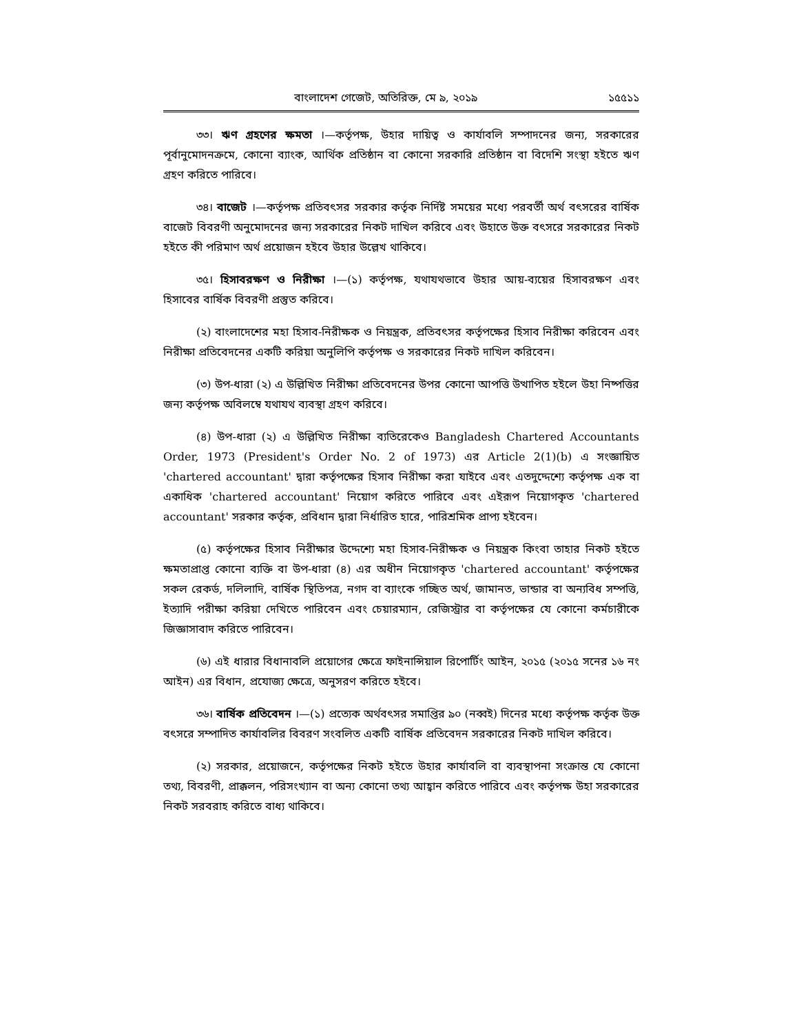বাংলাদেশ গেজেট, অতিরিক্ত, মে ৯, ২০১৯ ১৫৫১১
৩৩। ঋণ গ্রহণের ক্ষমতা ।—কর্তৃপক্ষ, উহার দায়িত্ব ও কার্যাবলি সম্পাদনের জন্য, সরকারের পূর্বানুমোদনক্রমে, কোনো ব্যাংক, আর্থিক প্রতিষ্ঠান বা কোনো সরকারি প্রতিষ্ঠান বা বিদেশি সংস্থা হইতে ঋণ গ্রহণ করিতে পারিবে।
৩৪। বাজেট ।—কর্তৃপক্ষ প্রতিবৎসর সরকার কর্তৃক নির্দিষ্ট সময়ের মধ্যে পরবর্তী অর্থ বৎসরের বার্ষিক বাজেট বিবরণী অনুমোদনের জন্য সরকারের নিকট দাখিল করিবে এবং উহাতে উক্ত বৎসরে সরকারের নিকট হইতে কী পরিমাণ অর্থ প্রয়োজন হইবে উহার উল্লেখ থাকিবে।
৩৫। হিসাবরক্ষণ ও নিরীক্ষা ।—(১) কর্তৃপক্ষ, যথাযথভাবে উহার আয়-ব্যয়ের হিসাবরক্ষণ এবং হিসাবের বার্ষিক বিবরণী প্রস্তুত করিবে।
(২) বাংলাদেশের মহা হিসাব-নিরীক্ষক ও নিয়ন্ত্রক, প্রতিবৎসর কর্তৃপক্ষের হিসাব নিরীক্ষা করিবেন এবং নিরীক্ষা প্রতিবেদনের একটি করিয়া অনুলিপি কর্তৃপক্ষ ও সরকারের নিকট দাখিল করিবেন।
(৩) উপ-ধারা (২) এ উল্লিখিত নিরীক্ষা প্রতিবেদনের উপর কোনো আপত্তি উত্থাপিত হইলে উহা নিষ্পত্তির জন্য কর্তৃপক্ষ অবিলম্বে যথাযথ ব্যবস্থা গ্রহণ করিবে।
(৪) উপ-ধারা (২) এ উল্লিখিত নিরীক্ষা ব্যতিরেকেও Bangladesh Chartered Accountants Order, 1973 (President's Order No. 2 of 1973) এর Article 2(1)(b) এ সংজ্ঞায়িত 'chartered accountant' দ্বারা কর্তৃপক্ষের হিসাব নিরীক্ষা করা যাইবে এবং এতদুদ্দেশ্যে কর্তৃপক্ষ এক বা একাধিক 'chartered accountant' নিয়োগ করিতে পারিবে এবং এইরূপ নিয়োগকৃত 'chartered accountant' সরকার কর্তৃক, প্রবিধান দ্বারা নির্ধারিত হারে, পারিশ্রমিক প্রাপ্য হইবেন।
(৫) কর্তৃপক্ষের হিসাব নিরীক্ষার উদ্দেশ্যে মহা হিসাব-নিরীক্ষক ও নিয়ন্ত্রক কিংবা তাহার নিকট হইতে ক্ষমতাপ্রাপ্ত কোনো ব্যক্তি বা উপ-ধারা (৪) এর অধীন নিয়োগকৃত 'chartered accountant' কর্তৃপক্ষের সকল রেকর্ড, দলিলাদি, বার্ষিক স্থিতিপত্র, নগদ বা ব্যাংকে গচ্ছিত অর্থ, জামানত, ভান্ডার বা অন্যবিধ সম্পত্তি, ইত্যাদি পরীক্ষা করিয়া দেখিতে পারিবেন এবং চেয়ারম্যান, রেজিস্ট্রার বা কর্তৃপক্ষের যে কোনো কর্মচারীকে জিজ্ঞাসাবাদ করিতে পারিবেন।
(৬) এই ধারার বিধানাবলি প্রয়োগের ক্ষেত্রে ফাইনান্সিয়াল রিপোর্টিং আইন, ২০১৫ (২০১৫ সনের ১৬ নং আইন) এর বিধান, প্রযোজ্য ক্ষেত্রে, অনুসরণ করিতে হইবে।
৩৬। বার্ষিক প্রতিবেদন ।—(১) প্রত্যেক অর্থবৎসর সমাপ্তির ৯০ (নব্বই) দিনের মধ্যে কর্তৃপক্ষ কর্তৃক উক্ত বৎসরে সম্পাদিত কার্যাবলির বিবরণ সংবলিত একটি বার্ষিক প্রতিবেদন সরকারের নিকট দাখিল করিবে।
(২) সরকার, প্রয়োজনে, কর্তৃপক্ষের নিকট হইতে উহার কার্যাবলি বা ব্যবস্থাপনা সংক্রান্ত যে কোনো তথ্য, বিবরণী, প্রাক্কলন, পরিসংখ্যান বা অন্য কোনো তথ্য আহ্বান করিতে পারিবে এবং কর্তৃপক্ষ উহা সরকারের নিকট সরবরাহ করিতে বাধ্য থাকিবে।